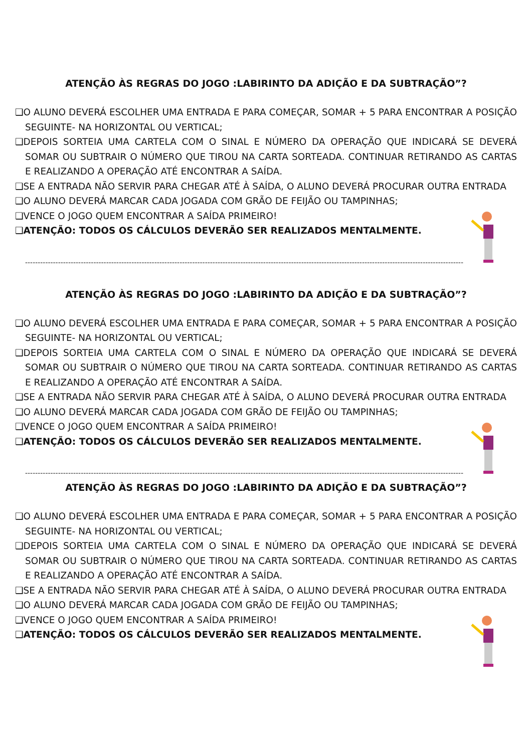ATENÇÃO ÀS REGRAS DO JOGO :LABIRINTO DA ADIÇÃO E DA SUBTRAÇÃO”?
❑O ALUNO DEVERÁ ESCOLHER UMA ENTRADA E PARA COMEÇAR, SOMAR + 5 PARA ENCONTRAR A POSIÇÃO SEGUINTE- NA HORIZONTAL OU VERTICAL;
❑DEPOIS SORTEIA UMA CARTELA COM O SINAL E NÚMERO DA OPERAÇÃO QUE INDICARÁ SE DEVERÁ SOMAR OU SUBTRAIR O NÚMERO QUE TIROU NA CARTA SORTEADA. CONTINUAR RETIRANDO AS CARTAS E REALIZANDO A OPERAÇÃO ATÉ ENCONTRAR A SAÍDA.
❑SE A ENTRADA NÃO SERVIR PARA CHEGAR ATÉ À SAÍDA, O ALUNO DEVERÁ PROCURAR OUTRA ENTRADA
❑O ALUNO DEVERÁ MARCAR CADA JOGADA COM GRÃO DE FEIJÃO OU TAMPINHAS;
❑VENCE O JOGO QUEM ENCONTRAR A SAÍDA PRIMEIRO!
❑ATENÇÃO: TODOS OS CÁLCULOS DEVERÃO SER REALIZADOS MENTALMENTE.
-----------------------------------------------------------------------------------------------------------------------------------------------------------------------------
ATENÇÃO ÀS REGRAS DO JOGO :LABIRINTO DA ADIÇÃO E DA SUBTRAÇÃO”?
❑O ALUNO DEVERÁ ESCOLHER UMA ENTRADA E PARA COMEÇAR, SOMAR + 5 PARA ENCONTRAR A POSIÇÃO SEGUINTE- NA HORIZONTAL OU VERTICAL;
❑DEPOIS SORTEIA UMA CARTELA COM O SINAL E NÚMERO DA OPERAÇÃO QUE INDICARÁ SE DEVERÁ SOMAR OU SUBTRAIR O NÚMERO QUE TIROU NA CARTA SORTEADA. CONTINUAR RETIRANDO AS CARTAS E REALIZANDO A OPERAÇÃO ATÉ ENCONTRAR A SAÍDA.
❑SE A ENTRADA NÃO SERVIR PARA CHEGAR ATÉ À SAÍDA, O ALUNO DEVERÁ PROCURAR OUTRA ENTRADA
❑O ALUNO DEVERÁ MARCAR CADA JOGADA COM GRÃO DE FEIJÃO OU TAMPINHAS;
❑VENCE O JOGO QUEM ENCONTRAR A SAÍDA PRIMEIRO!
❑ATENÇÃO: TODOS OS CÁLCULOS DEVERÃO SER REALIZADOS MENTALMENTE.
-----------------------------------------------------------------------------------------------------------------------------------------------------------------------------
ATENÇÃO ÀS REGRAS DO JOGO :LABIRINTO DA ADIÇÃO E DA SUBTRAÇÃO”?
❑O ALUNO DEVERÁ ESCOLHER UMA ENTRADA E PARA COMEÇAR, SOMAR + 5 PARA ENCONTRAR A POSIÇÃO SEGUINTE- NA HORIZONTAL OU VERTICAL;
❑DEPOIS SORTEIA UMA CARTELA COM O SINAL E NÚMERO DA OPERAÇÃO QUE INDICARÁ SE DEVERÁ SOMAR OU SUBTRAIR O NÚMERO QUE TIROU NA CARTA SORTEADA. CONTINUAR RETIRANDO AS CARTAS E REALIZANDO A OPERAÇÃO ATÉ ENCONTRAR A SAÍDA.
❑SE A ENTRADA NÃO SERVIR PARA CHEGAR ATÉ À SAÍDA, O ALUNO DEVERÁ PROCURAR OUTRA ENTRADA
❑O ALUNO DEVERÁ MARCAR CADA JOGADA COM GRÃO DE FEIJÃO OU TAMPINHAS;
❑VENCE O JOGO QUEM ENCONTRAR A SAÍDA PRIMEIRO!
❑ATENÇÃO: TODOS OS CÁLCULOS DEVERÃO SER REALIZADOS MENTALMENTE.